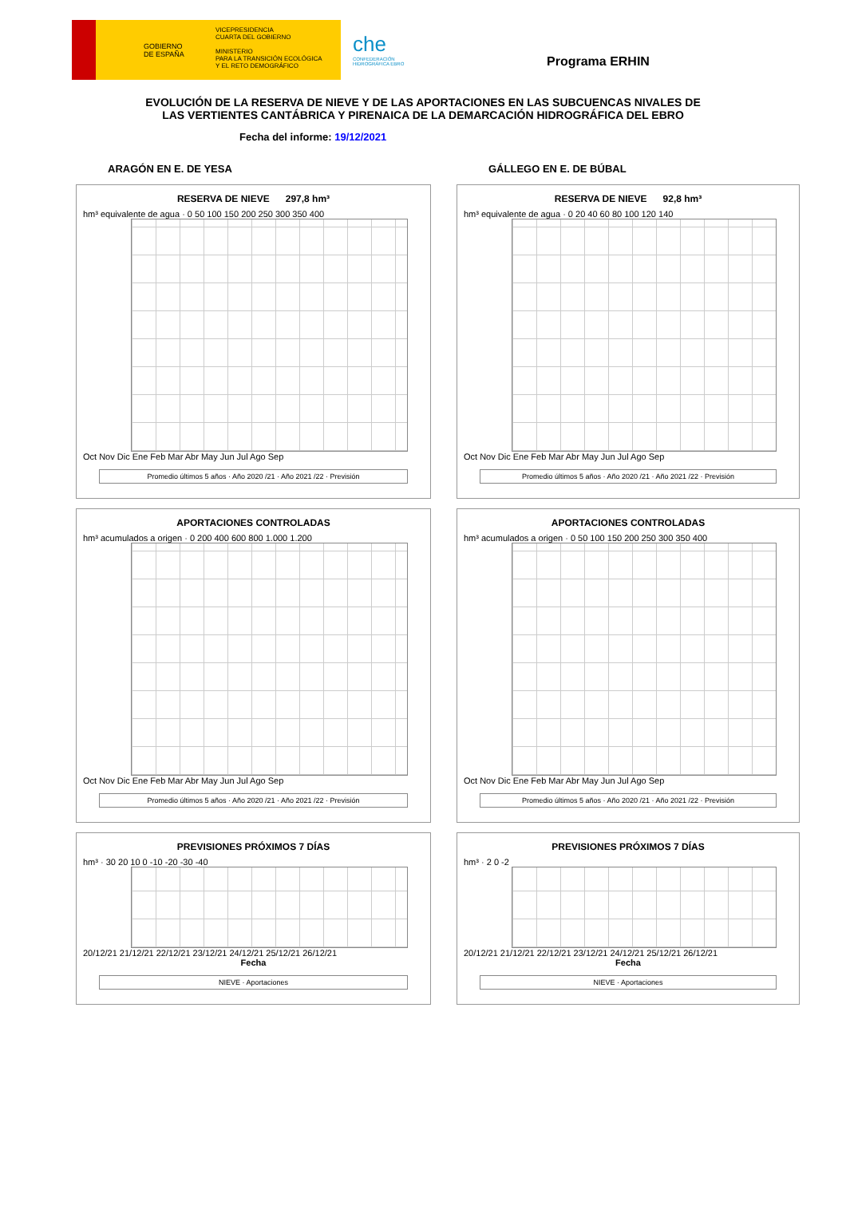GOBIERNO
DE ESPAÑA
VICEPRESIDENCIA
CUARTA DEL GOBIERNO
MINISTERIO
PARA LA TRANSICIÓN ECOLÓGICA
Y EL RETO DEMOGRÁFICO
che
CONFEDERACIÓN HIDROGRÁFICA EBRO
Programa ERHIN
EVOLUCIÓN DE LA RESERVA DE NIEVE Y DE LAS APORTACIONES EN LAS SUBCUENCAS NIVALES DE
LAS VERTIENTES CANTÁBRICA Y PIRENAICA DE LA DEMARCACIÓN HIDROGRÁFICA DEL EBRO
Fecha del informe: 19/12/2021
ARAGÓN EN E. DE YESA
GÁLLEGO EN E. DE BÚBAL
RESERVA DE NIEVE 297,8 hm³
hm³ equivalente de agua · 0 50 100 150 200 250 300 350 400
Oct Nov Dic Ene Feb Mar Abr May Jun Jul Ago Sep
Promedio últimos 5 años · Año 2020 /21 · Año 2021 /22 · Previsión
RESERVA DE NIEVE 92,8 hm³
hm³ equivalente de agua · 0 20 40 60 80 100 120 140
Oct Nov Dic Ene Feb Mar Abr May Jun Jul Ago Sep
Promedio últimos 5 años · Año 2020 /21 · Año 2021 /22 · Previsión
APORTACIONES CONTROLADAS
hm³ acumulados a origen · 0 200 400 600 800 1.000 1.200
Oct Nov Dic Ene Feb Mar Abr May Jun Jul Ago Sep
Promedio últimos 5 años · Año 2020 /21 · Año 2021 /22 · Previsión
APORTACIONES CONTROLADAS
hm³ acumulados a origen · 0 50 100 150 200 250 300 350 400
Oct Nov Dic Ene Feb Mar Abr May Jun Jul Ago Sep
Promedio últimos 5 años · Año 2020 /21 · Año 2021 /22 · Previsión
PREVISIONES PRÓXIMOS 7 DÍAS
hm³ · 30 20 10 0 -10 -20 -30 -40
20/12/21 21/12/21 22/12/21 23/12/21 24/12/21 25/12/21 26/12/21
Fecha
NIEVE · Aportaciones
PREVISIONES PRÓXIMOS 7 DÍAS
hm³ · 2 0 -2
20/12/21 21/12/21 22/12/21 23/12/21 24/12/21 25/12/21 26/12/21
Fecha
NIEVE · Aportaciones